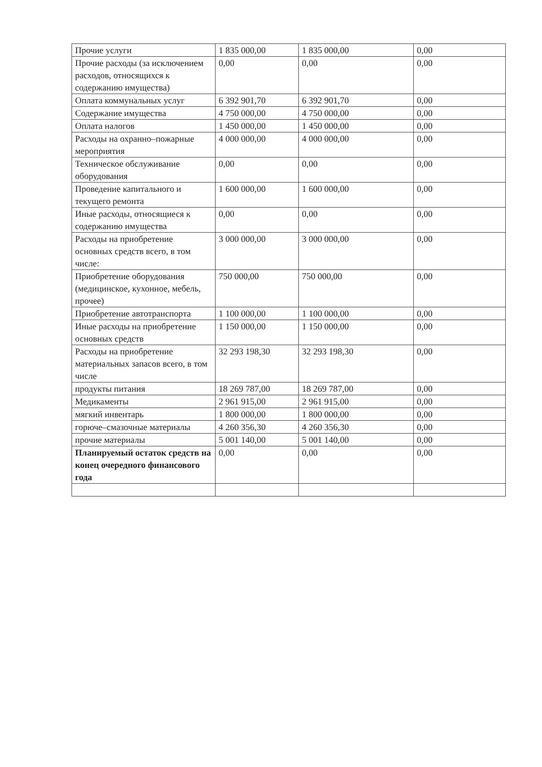| Прочие услуги | 1 835 000,00 | 1 835 000,00 | 0,00 |
| Прочие расходы (за исключением расходов, относящихся к содержанию имущества) | 0,00 | 0,00 | 0,00 |
| Оплата коммунальных услуг | 6 392 901,70 | 6 392 901,70 | 0,00 |
| Содержание имущества | 4 750 000,00 | 4 750 000,00 | 0,00 |
| Оплата налогов | 1 450 000,00 | 1 450 000,00 | 0,00 |
| Расходы на охранно–пожарные мероприятия | 4 000 000,00 | 4 000 000,00 | 0,00 |
| Техническое обслуживание оборудования | 0,00 | 0,00 | 0,00 |
| Проведение капитального и текущего ремонта | 1 600 000,00 | 1 600 000,00 | 0,00 |
| Иные расходы, относящиеся к содержанию имущества | 0,00 | 0,00 | 0,00 |
| Расходы на приобретение основных средств всего, в том числе: | 3 000 000,00 | 3 000 000,00 | 0,00 |
| Приобретение оборудования (медицинское, кухонное, мебель, прочее) | 750 000,00 | 750 000,00 | 0,00 |
| Приобретение автотранспорта | 1 100 000,00 | 1 100 000,00 | 0,00 |
| Иные расходы на приобретение основных средств | 1 150 000,00 | 1 150 000,00 | 0,00 |
| Расходы на приобретение материальных запасов всего, в том числе | 32 293 198,30 | 32 293 198,30 | 0,00 |
| продукты питания | 18 269 787,00 | 18 269 787,00 | 0,00 |
| Медикаменты | 2 961 915,00 | 2 961 915,00 | 0,00 |
| мягкий инвентарь | 1 800 000,00 | 1 800 000,00 | 0,00 |
| горюче–смазочные материалы | 4 260 356,30 | 4 260 356,30 | 0,00 |
| прочие материалы | 5 001 140,00 | 5 001 140,00 | 0,00 |
| Планируемый остаток средств на конец очередного финансового года | 0,00 | 0,00 | 0,00 |